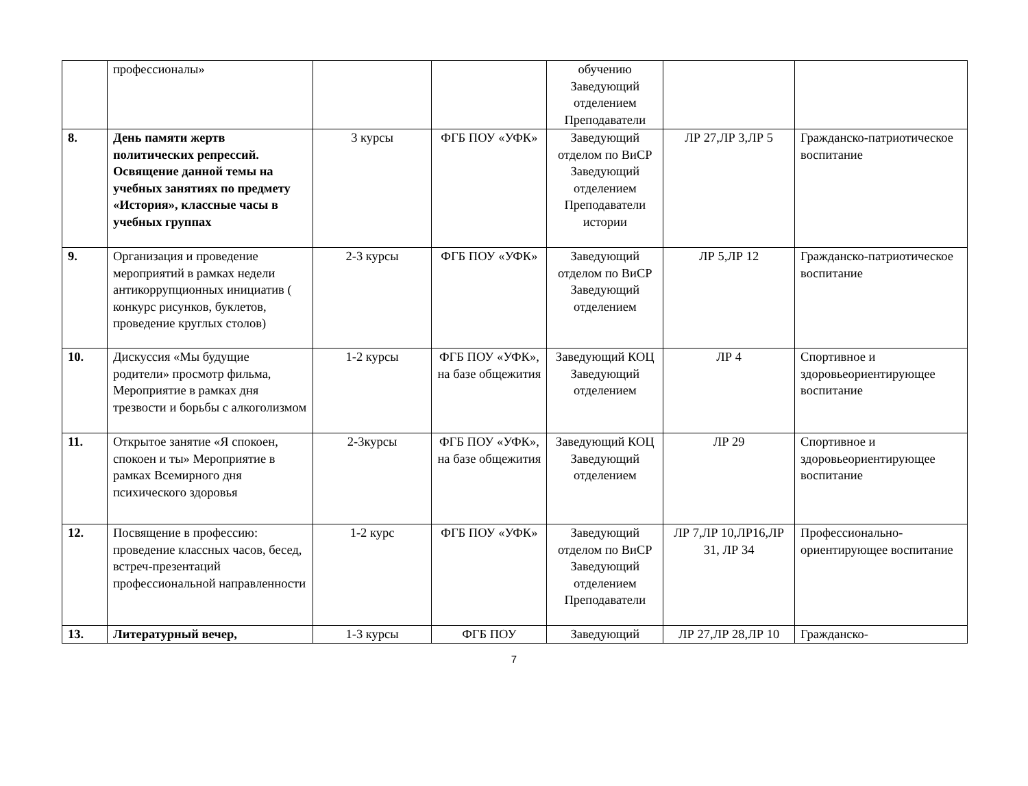| | профессионалы» | | | обучению Заведующий отделением Преподаватели | | |
| 8. | День памяти жертв политических репрессий. Освящение данной темы на учебных занятиях по предмету «История», классные часы в учебных группах | 3 курсы | ФГБ ПОУ «УФК» | Заведующий отделом по ВиСР Заведующий отделением Преподаватели истории | ЛР 27,ЛР 3,ЛР 5 | Гражданско-патриотическое воспитание |
| 9. | Организация и проведение мероприятий в рамках недели антикоррупционных инициатив ( конкурс рисунков, буклетов, проведение круглых столов) | 2-3 курсы | ФГБ ПОУ «УФК» | Заведующий отделом по ВиСР Заведующий отделением | ЛР 5,ЛР 12 | Гражданско-патриотическое воспитание |
| 10. | Дискуссия «Мы будущие родители» просмотр фильма, Мероприятие в рамках дня трезвости и борьбы с алкоголизмом | 1-2 курсы | ФГБ ПОУ «УФК», на базе общежития | Заведующий КОЦ Заведующий отделением | ЛР 4 | Спортивное и здоровьеориентирующее воспитание |
| 11. | Открытое занятие «Я спокоен, спокоен и ты» Мероприятие в рамках Всемирного дня психического здоровья | 2-3курсы | ФГБ ПОУ «УФК», на базе общежития | Заведующий КОЦ Заведующий отделением | ЛР 29 | Спортивное и здоровьеориентирующее воспитание |
| 12. | Посвящение в профессию: проведение классных часов, бесед, встреч-презентаций профессиональной направленности | 1-2 курс | ФГБ ПОУ «УФК» | Заведующий отделом по ВиСР Заведующий отделением Преподаватели | ЛР 7,ЛР 10,ЛР16,ЛР 31, ЛР 34 | Профессионально-ориентирующее воспитание |
| 13. | Литературный вечер, | 1-3 курсы | ФГБ ПОУ | Заведующий | ЛР 27,ЛР 28,ЛР 10 | Гражданско- |
7